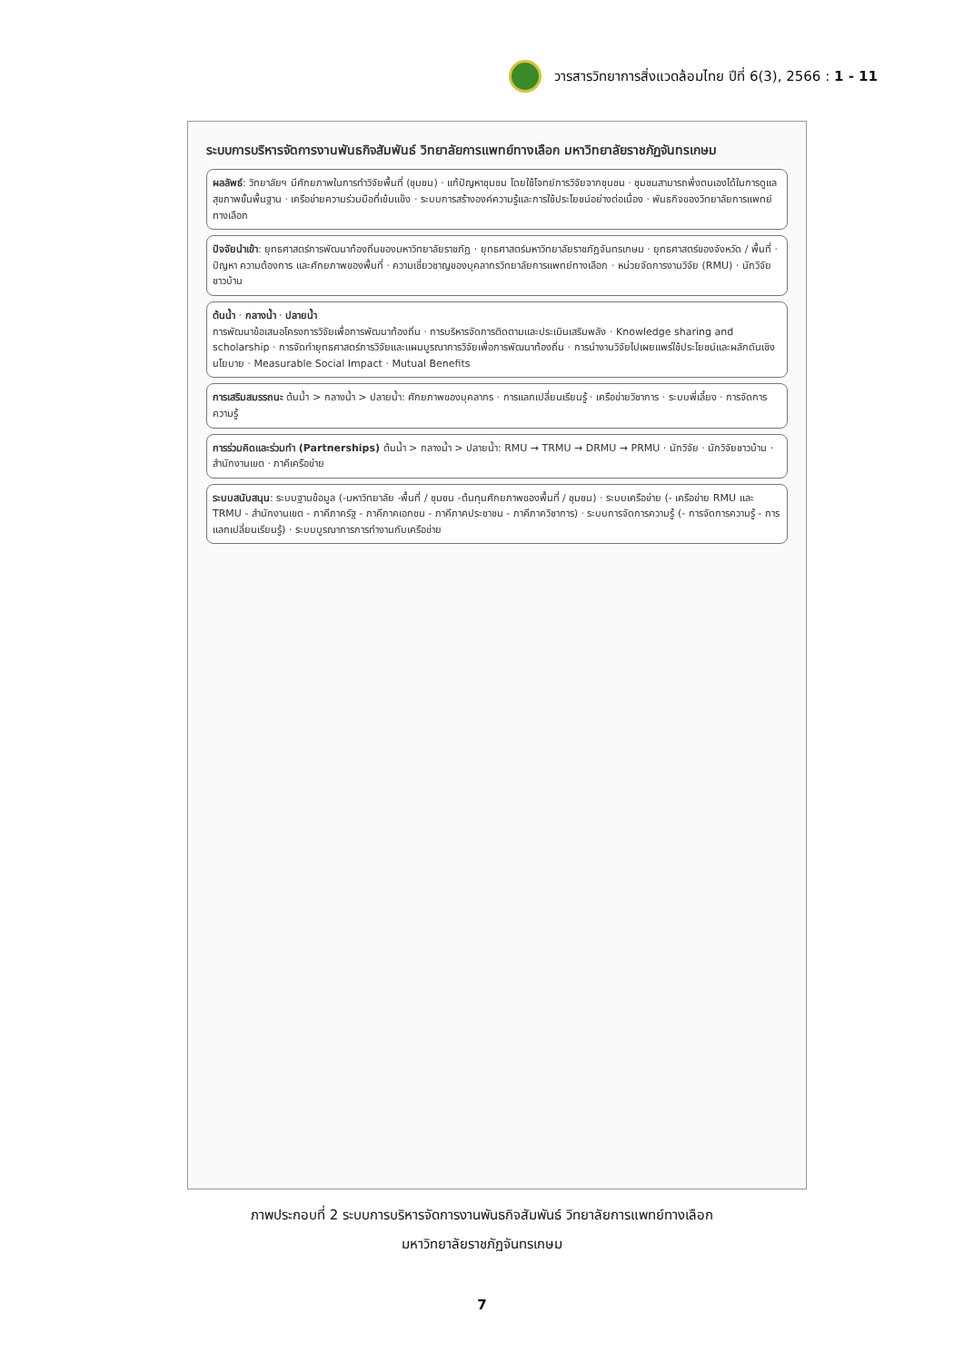วารสารวิทยาการสิ่งแวดล้อมไทย ปีที่ 6(3), 2566 : 1 - 11
ระบบการบริหารจัดการงานพันธกิจสัมพันธ์ วิทยาลัยการแพทย์ทางเลือก มหาวิทยาลัยราชภัฏจันทรเกษม
ผลลัพธ์: วิทยาลัยฯ มีศักยภาพในการทำวิจัยพื้นที่ (ชุมชน) · แก้ปัญหาชุมชน โดยใช้โจทย์การวิจัยจากชุมชน · ชุมชนสามารถพึ่งตนเองได้ในการดูแลสุขภาพขั้นพื้นฐาน · เครือข่ายความร่วมมือที่เข้มแข็ง · ระบบการสร้างองค์ความรู้และการใช้ประโยชน์อย่างต่อเนื่อง · พันธกิจของวิทยาลัยการแพทย์ทางเลือก
ปัจจัยนำเข้า: ยุทธศาสตร์การพัฒนาท้องถิ่นของมหาวิทยาลัยราชภัฏ · ยุทธศาสตร์มหาวิทยาลัยราชภัฏจันทรเกษม · ยุทธศาสตร์ของจังหวัด / พื้นที่ · ปัญหา ความต้องการ และศักยภาพของพื้นที่ · ความเชี่ยวชาญของบุคลากรวิทยาลัยการแพทย์ทางเลือก · หน่วยจัดการงานวิจัย (RMU) · นักวิจัยชาวบ้าน
ต้นน้ำ · กลางน้ำ · ปลายน้ำ
การพัฒนาข้อเสนอโครงการวิจัยเพื่อการพัฒนาท้องถิ่น · การบริหารจัดการติดตามและประเมินเสริมพลัง · Knowledge sharing and scholarship · การจัดทำยุทธศาสตร์การวิจัยและแผนบูรณาการวิจัยเพื่อการพัฒนาท้องถิ่น · การนำงานวิจัยไปเผยแพร่ใช้ประโยชน์และผลักดันเชิงนโยบาย · Measurable Social Impact · Mutual Benefits
การเสริมสมรรถนะ ต้นน้ำ > กลางน้ำ > ปลายน้ำ: ศักยภาพของบุคลากร · การแลกเปลี่ยนเรียนรู้ · เครือข่ายวิชาการ · ระบบพี่เลี้ยง · การจัดการความรู้
การร่วมคิดและร่วมทำ (Partnerships) ต้นน้ำ > กลางน้ำ > ปลายน้ำ: RMU → TRMU → DRMU → PRMU · นักวิจัย · นักวิจัยชาวบ้าน · สำนักงานเขต · ภาคีเครือข่าย
ระบบสนับสนุน: ระบบฐานข้อมูล (-มหาวิทยาลัย -พื้นที่ / ชุมชน -ต้นทุนศักยภาพของพื้นที่ / ชุมชน) · ระบบเครือข่าย (- เครือข่าย RMU และ TRMU - สำนักงานเขต - ภาคีภาครัฐ - ภาคีภาคเอกชน - ภาคีภาคประชาชน - ภาคีภาควิชาการ) · ระบบการจัดการความรู้ (- การจัดการความรู้ - การแลกเปลี่ยนเรียนรู้) · ระบบบูรณาการการทำงานกับเครือข่าย
ภาพประกอบที่ 2 ระบบการบริหารจัดการงานพันธกิจสัมพันธ์ วิทยาลัยการแพทย์ทางเลือก
มหาวิทยาลัยราชภัฏจันทรเกษม
7